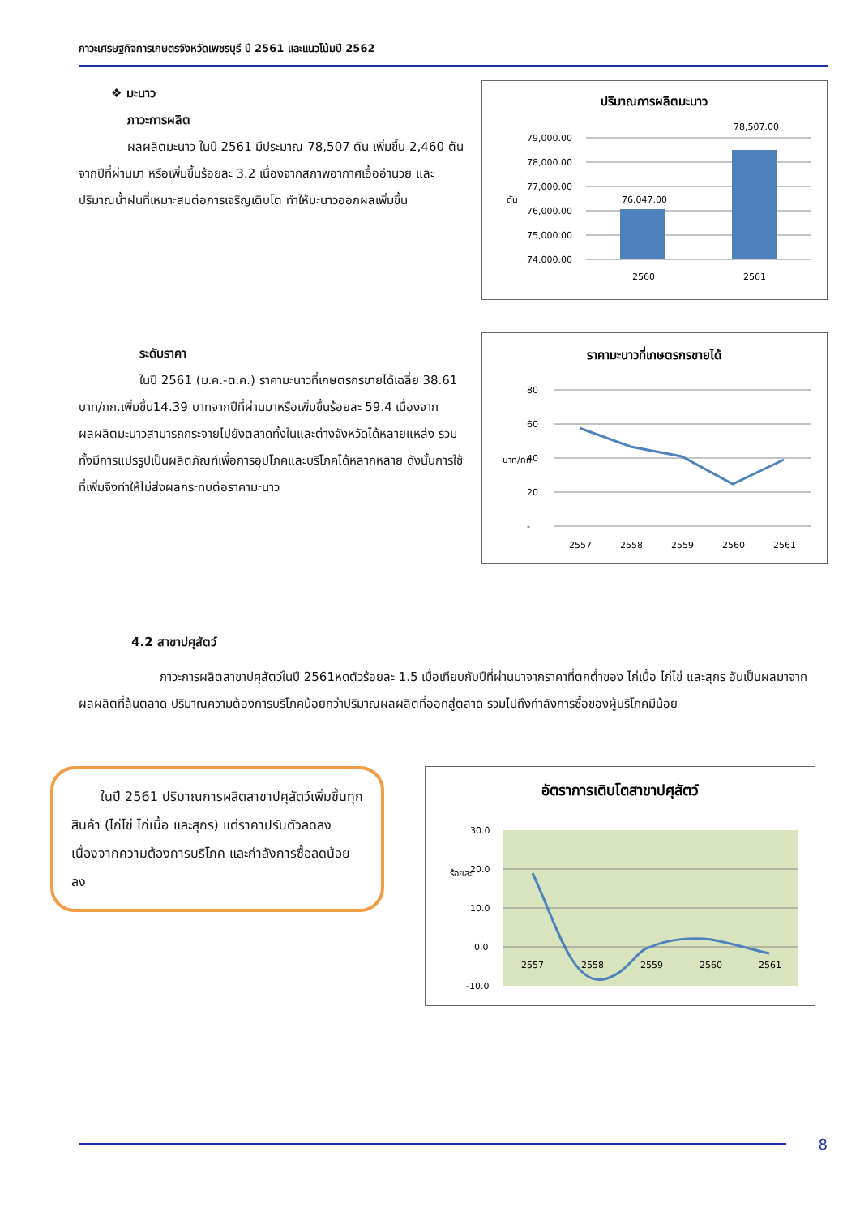ภาวะเศรษฐกิจการเกษตรจังหวัดเพชรบุรี ปี 2561 และแนวโน้มปี 2562
❖ มะนาว
ภาวะการผลิต
ผลผลิตมะนาว ในปี 2561 มีประมาณ 78,507 ตัน เพิ่มขึ้น 2,460 ตันจากปีที่ผ่านมา หรือเพิ่มขึ้นร้อยละ 3.2 เนื่องจากสภาพอากาศเอื้ออำนวย และปริมาณน้ำฝนที่เหมาะสมต่อการเจริญเติบโต ทำให้มะนาวออกผลเพิ่มขึ้น
ปริมาณการผลิตมะนาว
79,000.00
78,000.00
77,000.00
76,000.00
75,000.00
74,000.00
76,047.00
78,507.00
2560
2561
ตัน
ระดับราคา
ในปี 2561 (ม.ค.-ต.ค.) ราคามะนาวที่เกษตรกรขายได้เฉลี่ย 38.61 บาท/กก.เพิ่มขึ้น14.39 บาทจากปีที่ผ่านมาหรือเพิ่มขึ้นร้อยละ 59.4 เนื่องจากผลผลิตมะนาวสามารถกระจายไปยังตลาดทั้งในและต่างจังหวัดได้หลายแหล่ง รวมทั้งมีการแปรรูปเป็นผลิตภัณฑ์เพื่อการอุปโภคและบริโภคได้หลากหลาย ดังนั้นการใช้ที่เพิ่มจึงทำให้ไม่ส่งผลกระทบต่อราคามะนาว
ราคามะนาวที่เกษตรกรขายได้
80
60
40
20
-
2557
2558
2559
2560
2561
บาท/กก.
4.2 สาขาปศุสัตว์
ภาวะการผลิตสาขาปศุสัตว์ในปี 2561หดตัวร้อยละ 1.5 เมื่อเทียบกับปีที่ผ่านมาจากราคาที่ตกต่ำของ ไก่เนื้อ ไก่ไข่ และสุกร อันเป็นผลมาจากผลผลิตที่ล้นตลาด ปริมาณความต้องการบริโภคน้อยกว่าปริมาณผลผลิตที่ออกสู่ตลาด รวมไปถึงกำลังการซื้อของผู้บริโภคมีน้อย
ในปี 2561 ปริมาณการผลิตสาขาปศุสัตว์เพิ่มขึ้นทุกสินค้า (ไก่ไข่ ไก่เนื้อ และสุกร) แต่ราคาปรับตัวลดลง เนื่องจากความต้องการบริโภค และกำลังการซื้อลดน้อยลง
อัตราการเติบโตสาขาปศุสัตว์
30.0
20.0
10.0
0.0
-10.0
2557
2558
2559
2560
2561
ร้อยละ
8